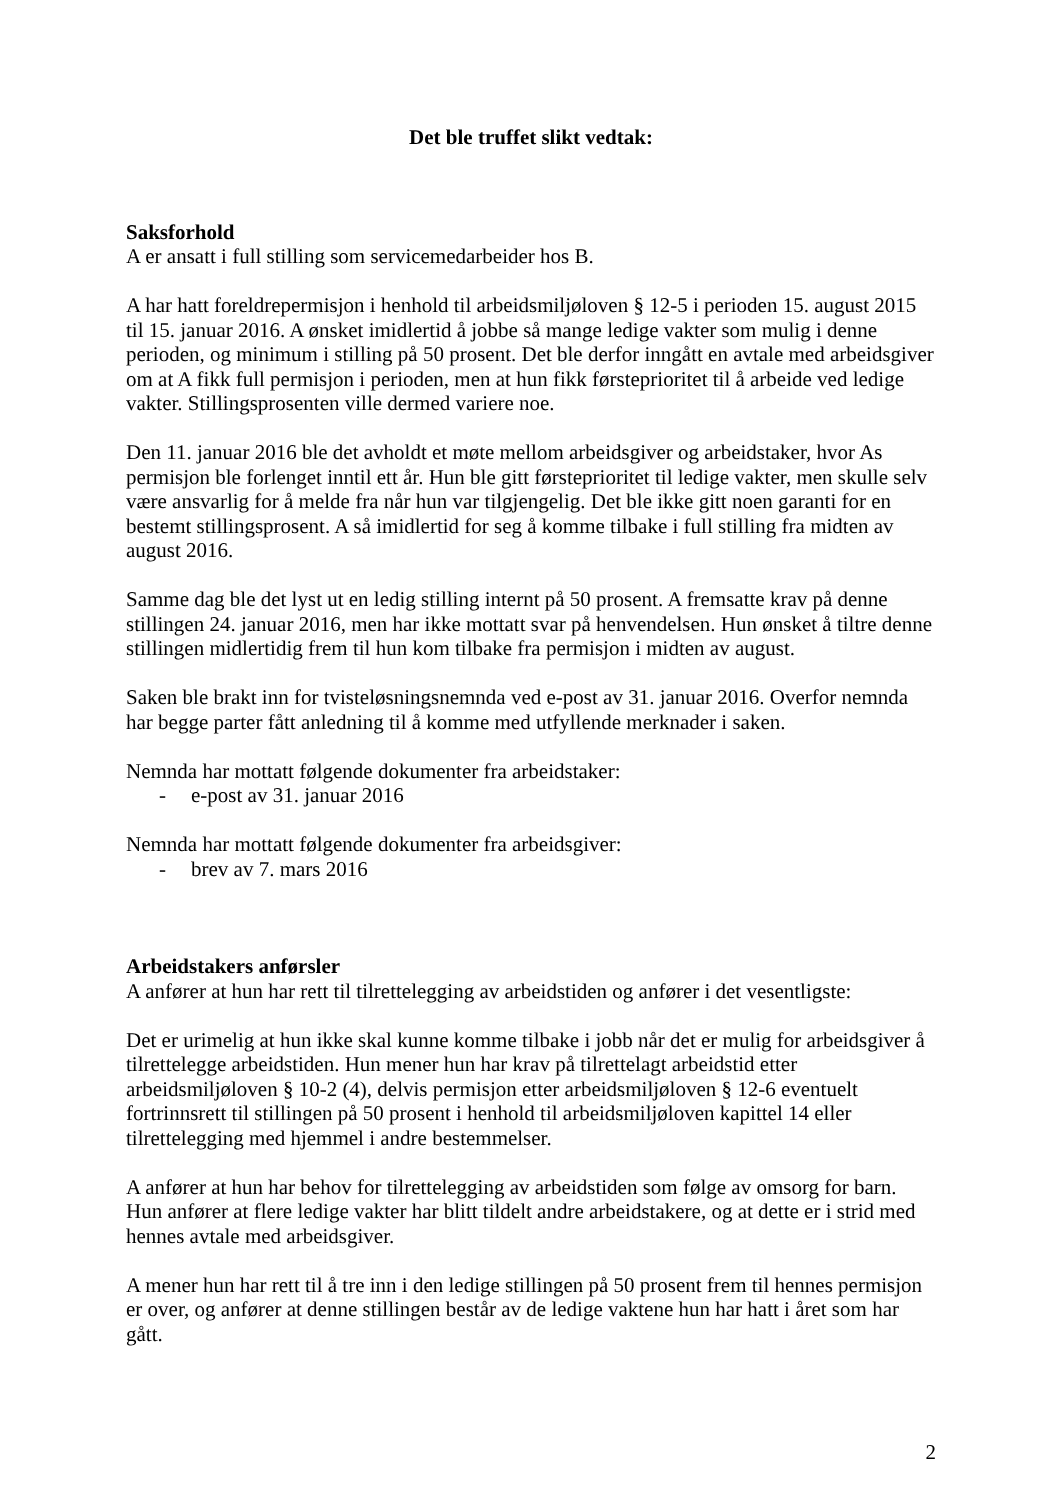Det ble truffet slikt vedtak:
Saksforhold
A er ansatt i full stilling som servicemedarbeider hos B.
A har hatt foreldrepermisjon i henhold til arbeidsmiljøloven § 12-5 i perioden 15. august 2015 til 15. januar 2016. A ønsket imidlertid å jobbe så mange ledige vakter som mulig i denne perioden, og minimum i stilling på 50 prosent. Det ble derfor inngått en avtale med arbeidsgiver om at A fikk full permisjon i perioden, men at hun fikk førsteprioritet til å arbeide ved ledige vakter. Stillingsprosenten ville dermed variere noe.
Den 11. januar 2016 ble det avholdt et møte mellom arbeidsgiver og arbeidstaker, hvor As permisjon ble forlenget inntil ett år. Hun ble gitt førsteprioritet til ledige vakter, men skulle selv være ansvarlig for å melde fra når hun var tilgjengelig. Det ble ikke gitt noen garanti for en bestemt stillingsprosent. A så imidlertid for seg å komme tilbake i full stilling fra midten av august 2016.
Samme dag ble det lyst ut en ledig stilling internt på 50 prosent. A fremsatte krav på denne stillingen 24. januar 2016, men har ikke mottatt svar på henvendelsen. Hun ønsket å tiltre denne stillingen midlertidig frem til hun kom tilbake fra permisjon i midten av august.
Saken ble brakt inn for tvisteløsningsnemnda ved e-post av 31. januar 2016. Overfor nemnda har begge parter fått anledning til å komme med utfyllende merknader i saken.
Nemnda har mottatt følgende dokumenter fra arbeidstaker:
- e-post av 31. januar 2016
Nemnda har mottatt følgende dokumenter fra arbeidsgiver:
- brev av 7. mars 2016
Arbeidstakers anførsler
A anfører at hun har rett til tilrettelegging av arbeidstiden og anfører i det vesentligste:
Det er urimelig at hun ikke skal kunne komme tilbake i jobb når det er mulig for arbeidsgiver å tilrettelegge arbeidstiden. Hun mener hun har krav på tilrettelagt arbeidstid etter arbeidsmiljøloven § 10-2 (4), delvis permisjon etter arbeidsmiljøloven § 12-6 eventuelt fortrinnsrett til stillingen på 50 prosent i henhold til arbeidsmiljøloven kapittel 14 eller tilrettelegging med hjemmel i andre bestemmelser.
A anfører at hun har behov for tilrettelegging av arbeidstiden som følge av omsorg for barn. Hun anfører at flere ledige vakter har blitt tildelt andre arbeidstakere, og at dette er i strid med hennes avtale med arbeidsgiver.
A mener hun har rett til å tre inn i den ledige stillingen på 50 prosent frem til hennes permisjon er over, og anfører at denne stillingen består av de ledige vaktene hun har hatt i året som har gått.
2